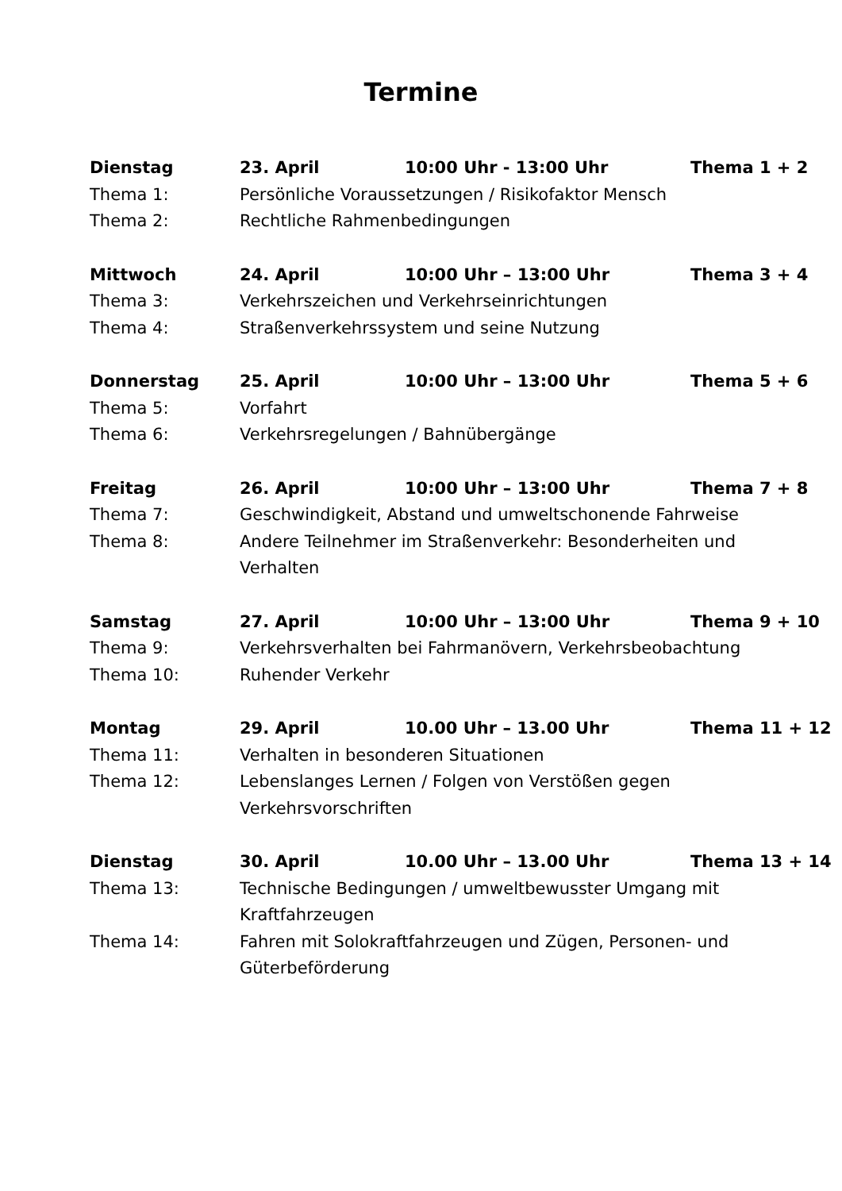Termine
Dienstag 23. April 10:00 Uhr - 13:00 Uhr Thema 1 + 2
Thema 1: Persönliche Voraussetzungen / Risikofaktor Mensch
Thema 2: Rechtliche Rahmenbedingungen
Mittwoch 24. April 10:00 Uhr – 13:00 Uhr Thema 3 + 4
Thema 3: Verkehrszeichen und Verkehrseinrichtungen
Thema 4: Straßenverkehrssystem und seine Nutzung
Donnerstag 25. April 10:00 Uhr – 13:00 Uhr Thema 5 + 6
Thema 5: Vorfahrt
Thema 6: Verkehrsregelungen / Bahnübergänge
Freitag 26. April 10:00 Uhr – 13:00 Uhr Thema 7 + 8
Thema 7: Geschwindigkeit, Abstand und umweltschonende Fahrweise
Thema 8: Andere Teilnehmer im Straßenverkehr: Besonderheiten und Verhalten
Samstag 27. April 10:00 Uhr – 13:00 Uhr Thema 9 + 10
Thema 9: Verkehrsverhalten bei Fahrmanövern, Verkehrsbeobachtung
Thema 10: Ruhender Verkehr
Montag 29. April 10.00 Uhr – 13.00 Uhr Thema 11 + 12
Thema 11: Verhalten in besonderen Situationen
Thema 12: Lebenslanges Lernen / Folgen von Verstößen gegen Verkehrsvorschriften
Dienstag 30. April 10.00 Uhr – 13.00 Uhr Thema 13 + 14
Thema 13: Technische Bedingungen / umweltbewusster Umgang mit Kraftfahrzeugen
Thema 14: Fahren mit Solokraftfahrzeugen und Zügen, Personen- und Güterbeförderung